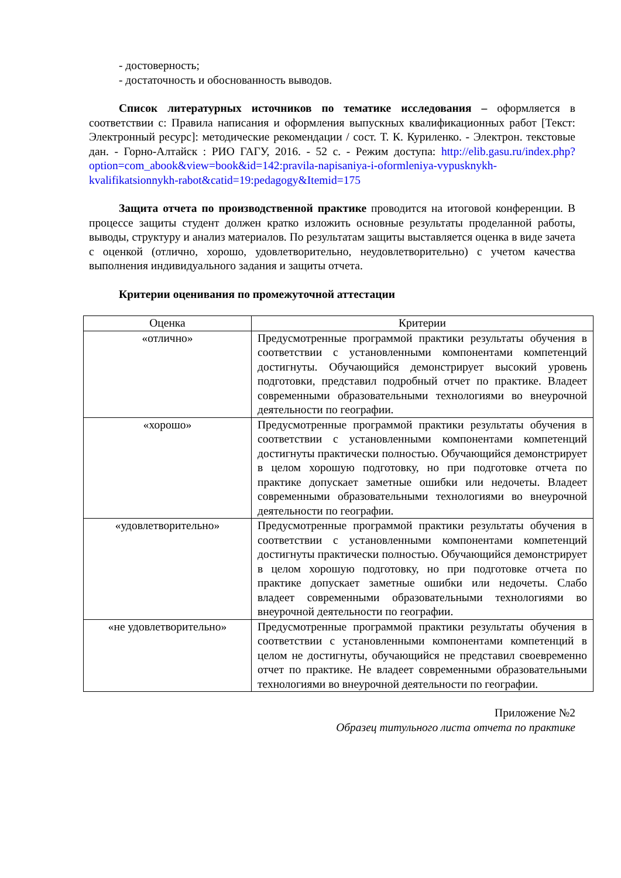- достоверность;
- достаточность и обоснованность выводов.
Список литературных источников по тематике исследования – оформляется в соответствии с: Правила написания и оформления выпускных квалификационных работ [Текст: Электронный ресурс]: методические рекомендации / сост. Т. К. Куриленко. - Электрон. текстовые дан. - Горно-Алтайск : РИО ГАГУ, 2016. - 52 с. - Режим доступа: http://elib.gasu.ru/index.php?option=com_abook&view=book&id=142:pravila-napisaniya-i-oformleniya-vypusknykh-kvalifikatsionnykh-rabot&catid=19:pedagogy&Itemid=175
Защита отчета по производственной практике проводится на итоговой конференции. В процессе защиты студент должен кратко изложить основные результаты проделанной работы, выводы, структуру и анализ материалов. По результатам защиты выставляется оценка в виде зачета с оценкой (отлично, хорошо, удовлетворительно, неудовлетворительно) с учетом качества выполнения индивидуального задания и защиты отчета.
Критерии оценивания по промежуточной аттестации
| Оценка | Критерии |
| --- | --- |
| «отлично» | Предусмотренные программой практики результаты обучения в соответствии с установленными компонентами компетенций достигнуты. Обучающийся демонстрирует высокий уровень подготовки, представил подробный отчет по практике. Владеет современными образовательными технологиями во внеурочной деятельности по географии. |
| «хорошо» | Предусмотренные программой практики результаты обучения в соответствии с установленными компонентами компетенций достигнуты практически полностью. Обучающийся демонстрирует в целом хорошую подготовку, но при подготовке отчета по практике допускает заметные ошибки или недочеты. Владеет современными образовательными технологиями во внеурочной деятельности по географии. |
| «удовлетворительно» | Предусмотренные программой практики результаты обучения в соответствии с установленными компонентами компетенций достигнуты практически полностью. Обучающийся демонстрирует в целом хорошую подготовку, но при подготовке отчета по практике допускает заметные ошибки или недочеты. Слабо владеет современными образовательными технологиями во внеурочной деятельности по географии. |
| «не удовлетворительно» | Предусмотренные программой практики результаты обучения в соответствии с установленными компонентами компетенций в целом не достигнуты, обучающийся не представил своевременно отчет по практике. Не владеет современными образовательными технологиями во внеурочной деятельности по географии. |
Приложение №2
Образец титульного листа отчета по практике